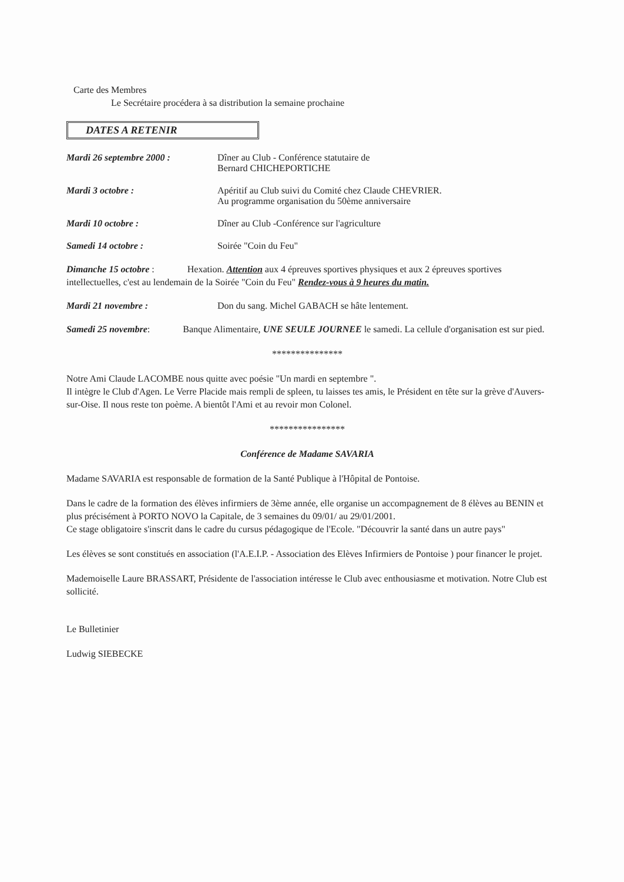Carte des Membres
Le Secrétaire procédera à sa distribution la semaine prochaine
DATES A RETENIR
Mardi 26 septembre 2000 : Dîner au Club - Conférence statutaire de
Bernard CHICHEPORTICHE
Mardi 3 octobre : Apéritif au Club suivi du Comité chez Claude CHEVRIER.
Au programme organisation du 50ème anniversaire
Mardi 10 octobre : Dîner au Club -Conférence sur l'agriculture
Samedi 14 octobre : Soirée "Coin du Feu"
Dimanche 15 octobre : Hexation. Attention aux 4 épreuves sportives physiques et aux 2 épreuves sportives intellectuelles, c'est au lendemain de la Soirée "Coin du Feu" Rendez-vous à 9 heures du matin.
Mardi 21 novembre : Don du sang. Michel GABACH se hâte lentement.
Samedi 25 novembre: Banque Alimentaire, UNE SEULE JOURNEE le samedi. La cellule d'organisation est sur pied.
***************
Notre Ami Claude LACOMBE nous quitte avec poésie "Un mardi en septembre ".
Il intègre le Club d'Agen. Le Verre Placide mais rempli de spleen, tu laisses tes amis, le Président en tête sur la grève d'Auvers-sur-Oise. Il nous reste ton poème. A bientôt l'Ami et au revoir mon Colonel.
****************
Conférence de Madame SAVARIA
Madame SAVARIA est responsable de formation de la Santé Publique à l'Hôpital de Pontoise.
Dans le cadre de la formation des élèves infirmiers de 3ème année, elle organise un accompagnement de 8 élèves au BENIN et plus précisément à PORTO NOVO la Capitale, de 3 semaines du 09/01/ au 29/01/2001.
Ce stage obligatoire s'inscrit dans le cadre du cursus pédagogique de l'Ecole. "Découvrir la santé dans un autre pays"
Les élèves se sont constitués en association (l'A.E.I.P. - Association des Elèves Infirmiers de Pontoise ) pour financer le projet.
Mademoiselle Laure BRASSART, Présidente de l'association intéresse le Club avec enthousiasme et motivation. Notre Club est sollicité.
Le Bulletinier
Ludwig SIEBECKE